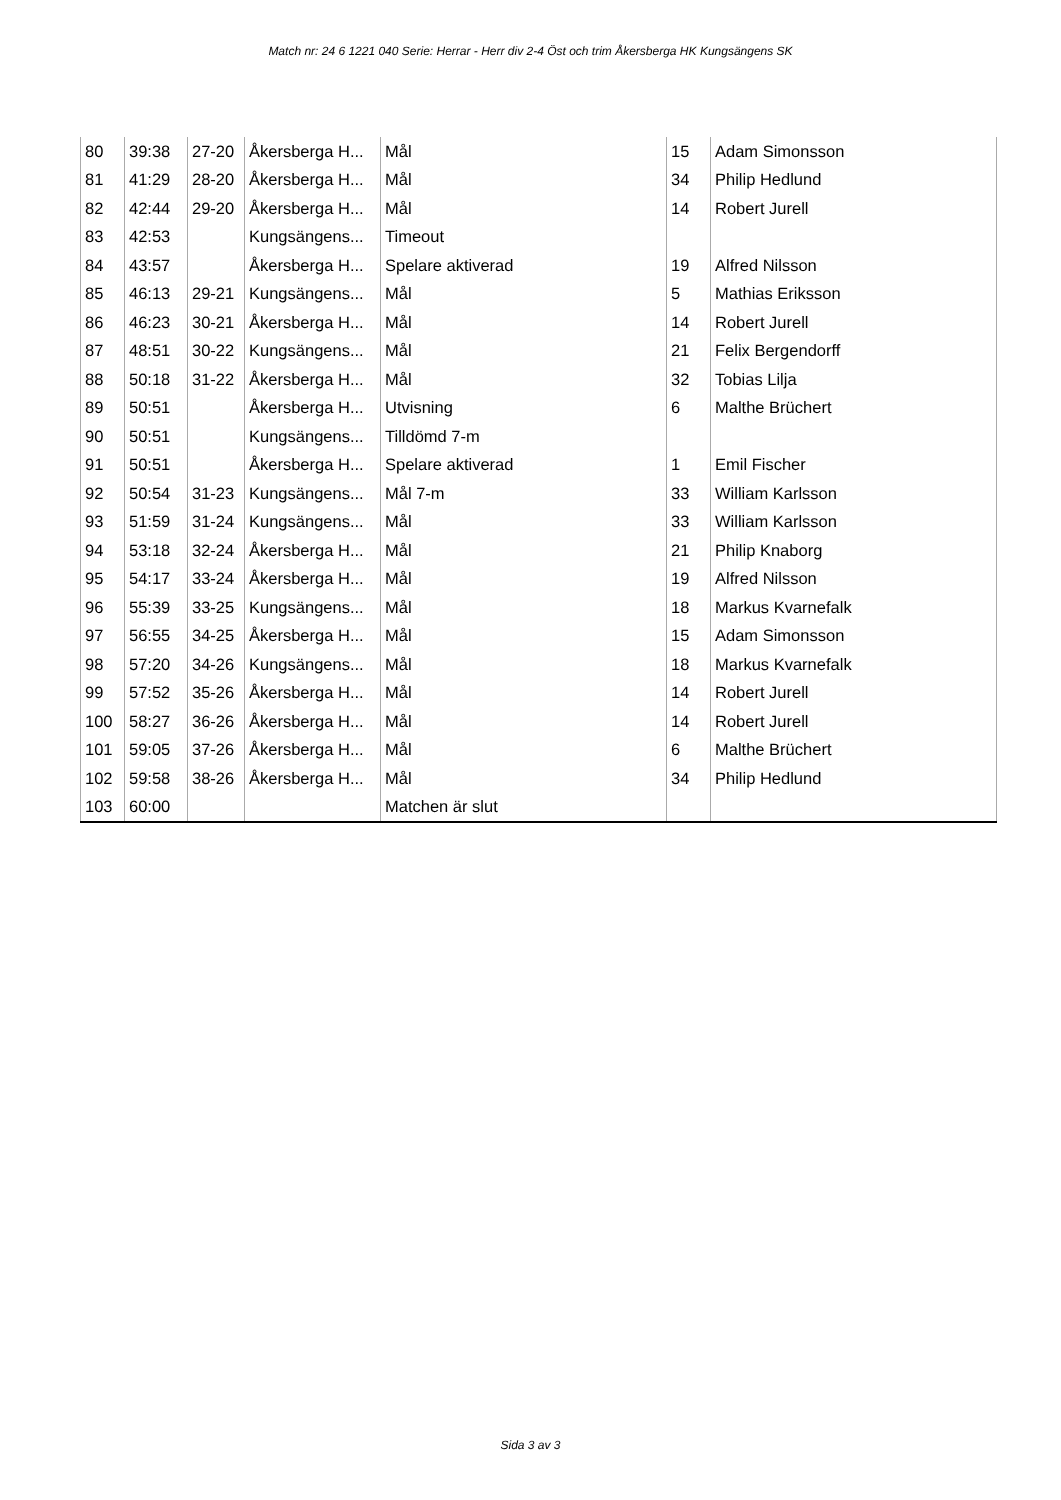Match nr: 24 6 1221 040 Serie: Herrar - Herr div 2-4 Öst och trim Åkersberga HK Kungsängens SK
| 80 | 39:38 | 27-20 | Åkersberga H... | Mål | 15 | Adam Simonsson |
| 81 | 41:29 | 28-20 | Åkersberga H... | Mål | 34 | Philip Hedlund |
| 82 | 42:44 | 29-20 | Åkersberga H... | Mål | 14 | Robert Jurell |
| 83 | 42:53 | | Kungsängens... | Timeout | | |
| 84 | 43:57 | | Åkersberga H... | Spelare aktiverad | 19 | Alfred Nilsson |
| 85 | 46:13 | 29-21 | Kungsängens... | Mål | 5 | Mathias Eriksson |
| 86 | 46:23 | 30-21 | Åkersberga H... | Mål | 14 | Robert Jurell |
| 87 | 48:51 | 30-22 | Kungsängens... | Mål | 21 | Felix Bergendorff |
| 88 | 50:18 | 31-22 | Åkersberga H... | Mål | 32 | Tobias Lilja |
| 89 | 50:51 | | Åkersberga H... | Utvisning | 6 | Malthe Brüchert |
| 90 | 50:51 | | Kungsängens... | Tilldömd 7-m | | |
| 91 | 50:51 | | Åkersberga H... | Spelare aktiverad | 1 | Emil Fischer |
| 92 | 50:54 | 31-23 | Kungsängens... | Mål 7-m | 33 | William Karlsson |
| 93 | 51:59 | 31-24 | Kungsängens... | Mål | 33 | William Karlsson |
| 94 | 53:18 | 32-24 | Åkersberga H... | Mål | 21 | Philip Knaborg |
| 95 | 54:17 | 33-24 | Åkersberga H... | Mål | 19 | Alfred Nilsson |
| 96 | 55:39 | 33-25 | Kungsängens... | Mål | 18 | Markus Kvarnefalk |
| 97 | 56:55 | 34-25 | Åkersberga H... | Mål | 15 | Adam Simonsson |
| 98 | 57:20 | 34-26 | Kungsängens... | Mål | 18 | Markus Kvarnefalk |
| 99 | 57:52 | 35-26 | Åkersberga H... | Mål | 14 | Robert Jurell |
| 100 | 58:27 | 36-26 | Åkersberga H... | Mål | 14 | Robert Jurell |
| 101 | 59:05 | 37-26 | Åkersberga H... | Mål | 6 | Malthe Brüchert |
| 102 | 59:58 | 38-26 | Åkersberga H... | Mål | 34 | Philip Hedlund |
| 103 | 60:00 | | | Matchen är slut | | |
Sida 3 av 3